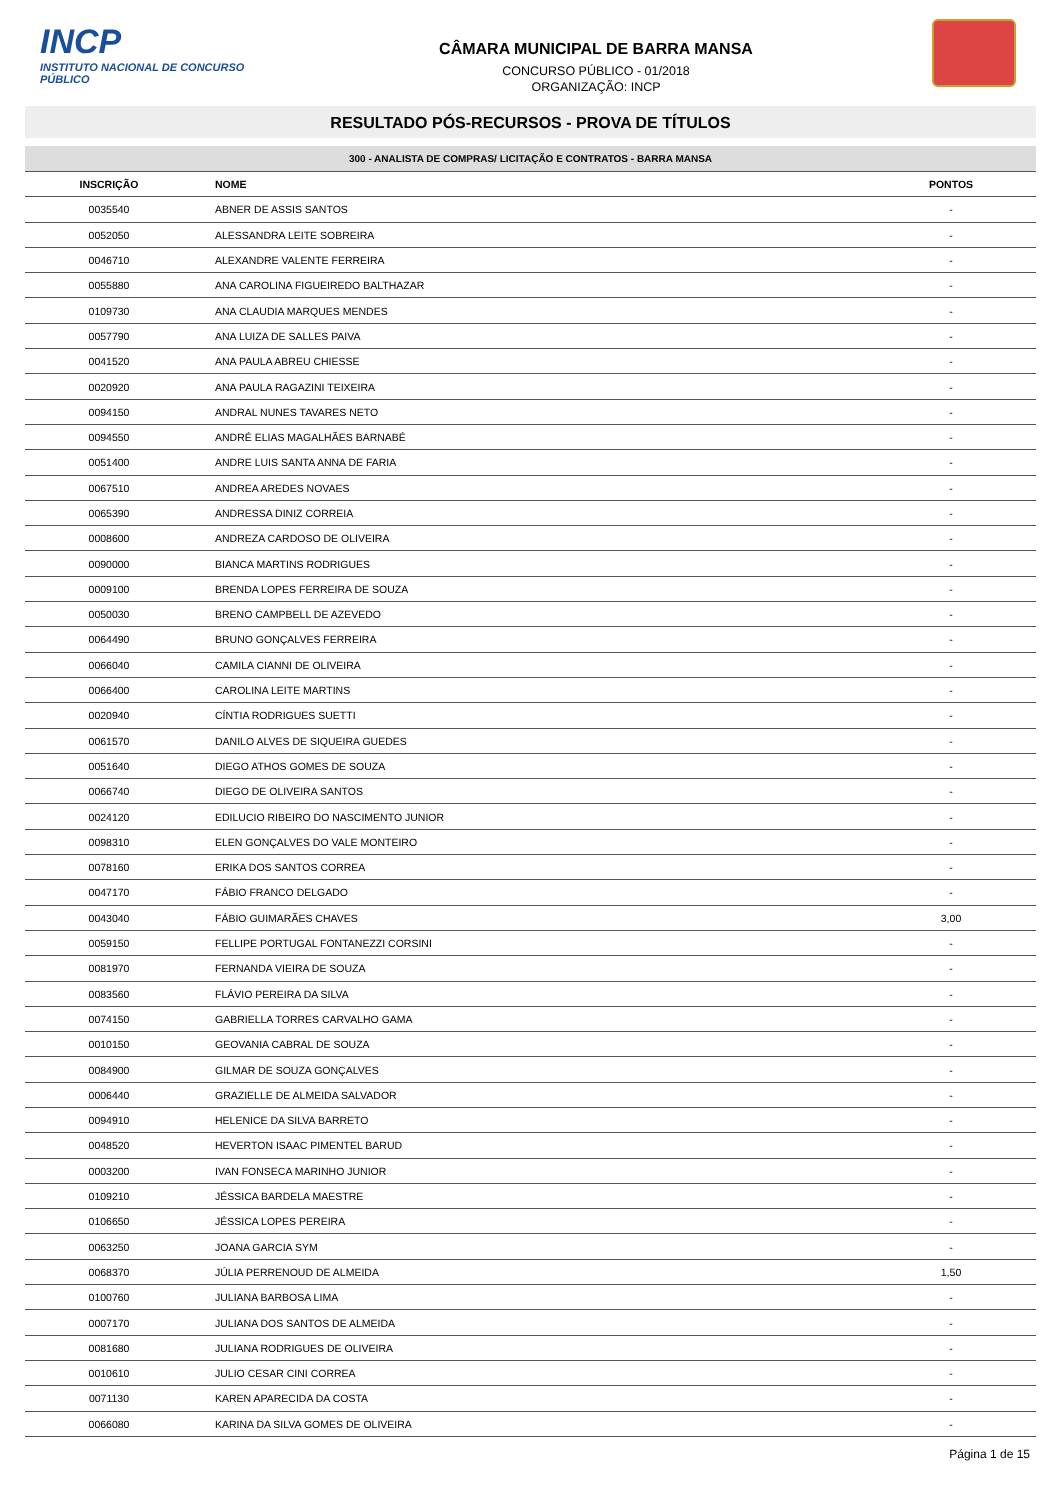INCP
INSTITUTO NACIONAL DE CONCURSO PÚBLICO
CÂMARA MUNICIPAL DE BARRA MANSA
CONCURSO PÚBLICO - 01/2018
ORGANIZAÇÃO: INCP
RESULTADO PÓS-RECURSOS - PROVA DE TÍTULOS
| 300 - ANALISTA DE COMPRAS/ LICITAÇÃO E CONTRATOS - BARRA MANSA | | |
| --- | --- | --- |
| INSCRIÇÃO | NOME | PONTOS |
| 0035540 | ABNER DE ASSIS SANTOS | - |
| 0052050 | ALESSANDRA LEITE SOBREIRA | - |
| 0046710 | ALEXANDRE VALENTE FERREIRA | - |
| 0055880 | ANA CAROLINA FIGUEIREDO BALTHAZAR | - |
| 0109730 | ANA CLAUDIA MARQUES MENDES | - |
| 0057790 | ANA LUIZA DE SALLES PAIVA | - |
| 0041520 | ANA PAULA ABREU CHIESSE | - |
| 0020920 | ANA PAULA RAGAZINI TEIXEIRA | - |
| 0094150 | ANDRAL NUNES TAVARES NETO | - |
| 0094550 | ANDRÉ ELIAS MAGALHÃES BARNABÉ | - |
| 0051400 | ANDRE LUIS SANTA ANNA DE FARIA | - |
| 0067510 | ANDREA AREDES NOVAES | - |
| 0065390 | ANDRESSA DINIZ CORREIA | - |
| 0008600 | ANDREZA CARDOSO DE OLIVEIRA | - |
| 0090000 | BIANCA MARTINS RODRIGUES | - |
| 0009100 | BRENDA LOPES FERREIRA DE SOUZA | - |
| 0050030 | BRENO CAMPBELL DE AZEVEDO | - |
| 0064490 | BRUNO GONÇALVES FERREIRA | - |
| 0066040 | CAMILA CIANNI DE OLIVEIRA | - |
| 0066400 | CAROLINA LEITE MARTINS | - |
| 0020940 | CÍNTIA RODRIGUES SUETTI | - |
| 0061570 | DANILO ALVES DE SIQUEIRA GUEDES | - |
| 0051640 | DIEGO ATHOS GOMES DE SOUZA | - |
| 0066740 | DIEGO DE OLIVEIRA SANTOS | - |
| 0024120 | EDILUCIO RIBEIRO DO NASCIMENTO JUNIOR | - |
| 0098310 | ELEN GONÇALVES DO VALE MONTEIRO | - |
| 0078160 | ERIKA DOS SANTOS CORREA | - |
| 0047170 | FÁBIO FRANCO DELGADO | - |
| 0043040 | FÁBIO GUIMARÃES CHAVES | 3,00 |
| 0059150 | FELLIPE PORTUGAL FONTANEZZI CORSINI | - |
| 0081970 | FERNANDA VIEIRA DE SOUZA | - |
| 0083560 | FLÁVIO PEREIRA DA SILVA | - |
| 0074150 | GABRIELLA TORRES CARVALHO GAMA | - |
| 0010150 | GEOVANIA CABRAL DE SOUZA | - |
| 0084900 | GILMAR DE SOUZA GONÇALVES | - |
| 0006440 | GRAZIELLE DE ALMEIDA SALVADOR | - |
| 0094910 | HELENICE DA SILVA BARRETO | - |
| 0048520 | HEVERTON ISAAC PIMENTEL BARUD | - |
| 0003200 | IVAN FONSECA MARINHO JUNIOR | - |
| 0109210 | JÉSSICA BARDELA MAESTRE | - |
| 0106650 | JÉSSICA LOPES PEREIRA | - |
| 0063250 | JOANA GARCIA SYM | - |
| 0068370 | JÚLIA PERRENOUD DE ALMEIDA | 1,50 |
| 0100760 | JULIANA BARBOSA LIMA | - |
| 0007170 | JULIANA DOS SANTOS DE ALMEIDA | - |
| 0081680 | JULIANA RODRIGUES DE OLIVEIRA | - |
| 0010610 | JULIO CESAR CINI CORREA | - |
| 0071130 | KAREN APARECIDA DA COSTA | - |
| 0066080 | KARINA DA SILVA GOMES DE OLIVEIRA | - |
Página 1 de 15